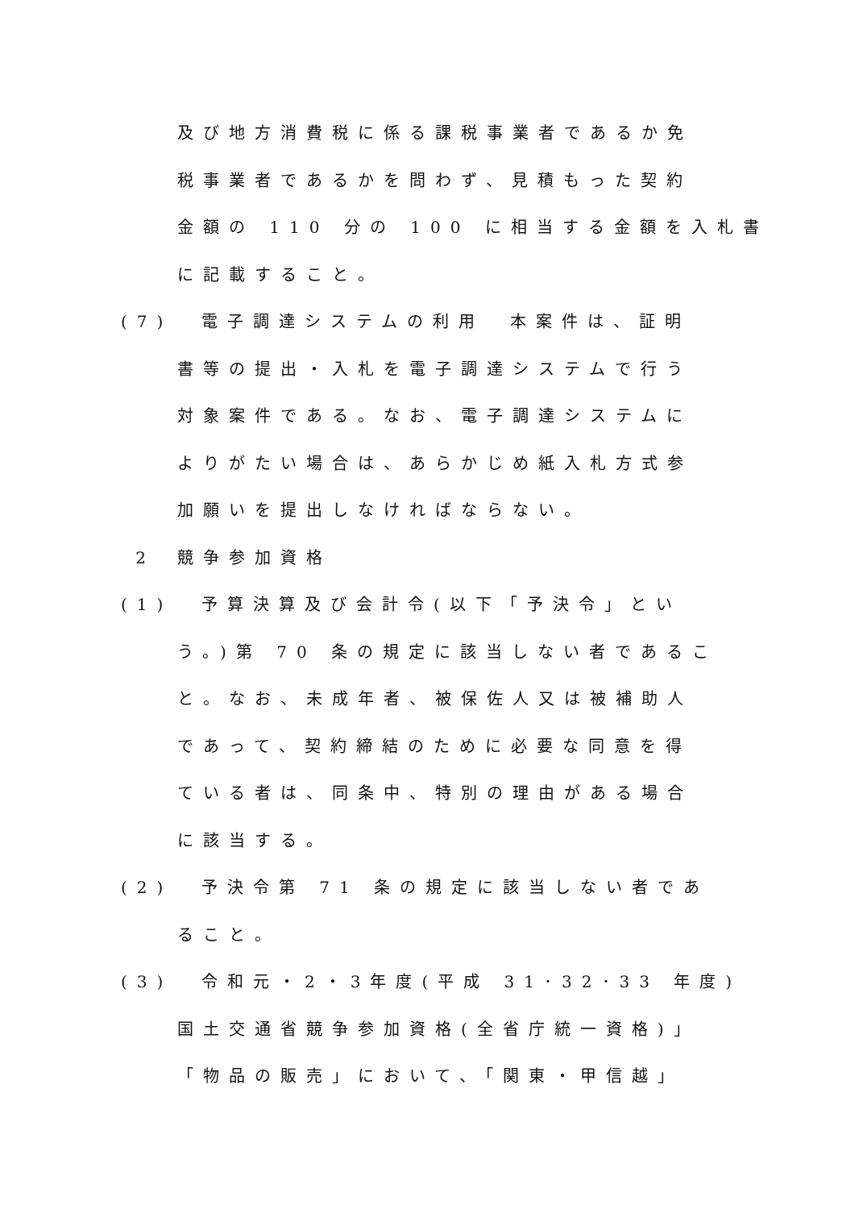及び地方消費税に係る課税事業者であるか免
税事業者であるかを問わず、見積もった契約
金額の 110 分の 100 に相当する金額を入札書
に記載すること。
(7) 電子調達システムの利用　本案件は、証明
書等の提出・入札を電子調達システムで行う
対象案件である。なお、電子調達システムに
よりがたい場合は、あらかじめ紙入札方式参
加願いを提出しなければならない。
2 競争参加資格
(1) 予算決算及び会計令(以下「予決令」とい
う。)第 70 条の規定に該当しない者であるこ
と。なお、未成年者、被保佐人又は被補助人
であって、契約締結のために必要な同意を得
ている者は、同条中、特別の理由がある場合
に該当する。
(2) 予決令第 71 条の規定に該当しない者であ
ること。
(3) 令和元・2・3年度(平成 31･32･33 年度)
国土交通省競争参加資格(全省庁統一資格)」
「物品の販売」において、「関東・甲信越」